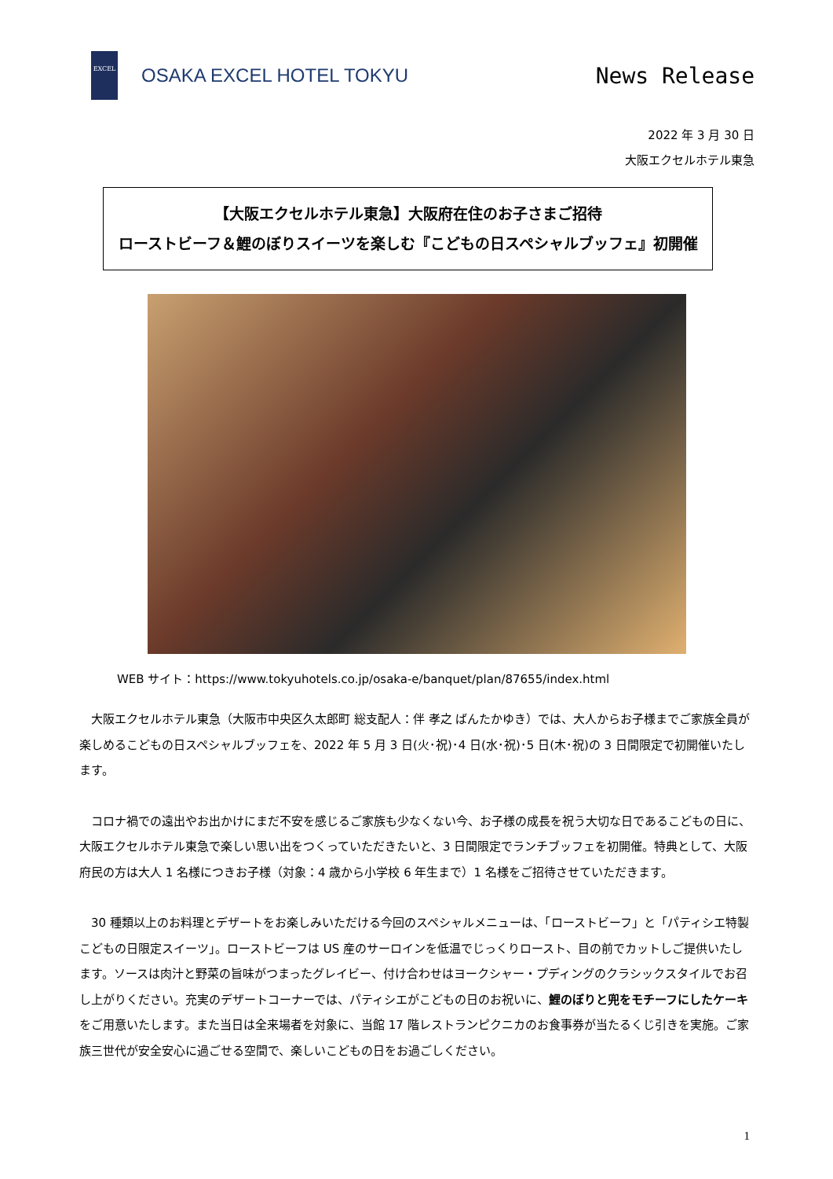EXCEL
OSAKA EXCEL HOTEL TOKYU
News Release
2022 年 3 月 30 日
大阪エクセルホテル東急
【大阪エクセルホテル東急】大阪府在住のお子さまご招待
ローストビーフ＆鯉のぼりスイーツを楽しむ『こどもの日スペシャルブッフェ』初開催
WEB サイト：https://www.tokyuhotels.co.jp/osaka-e/banquet/plan/87655/index.html
　大阪エクセルホテル東急（大阪市中央区久太郎町 総支配人：伴 孝之 ばんたかゆき）では、大人からお子様までご家族全員が楽しめるこどもの日スペシャルブッフェを、2022 年 5 月 3 日(火･祝)･4 日(水･祝)･5 日(木･祝)の 3 日間限定で初開催いたします。
　コロナ禍での遠出やお出かけにまだ不安を感じるご家族も少なくない今、お子様の成長を祝う大切な日であるこどもの日に、大阪エクセルホテル東急で楽しい思い出をつくっていただきたいと、3 日間限定でランチブッフェを初開催。特典として、大阪府民の方は大人 1 名様につきお子様（対象：4 歳から小学校 6 年生まで）1 名様をご招待させていただきます。
　30 種類以上のお料理とデザートをお楽しみいただける今回のスペシャルメニューは、「ローストビーフ」と「パティシエ特製こどもの日限定スイーツ」。ローストビーフは US 産のサーロインを低温でじっくりロースト、目の前でカットしご提供いたします。ソースは肉汁と野菜の旨味がつまったグレイビー、付け合わせはヨークシャー・プディングのクラシックスタイルでお召し上がりください。充実のデザートコーナーでは、パティシエがこどもの日のお祝いに、鯉のぼりと兜をモチーフにしたケーキをご用意いたします。また当日は全来場者を対象に、当館 17 階レストランピクニカのお食事券が当たるくじ引きを実施。ご家族三世代が安全安心に過ごせる空間で、楽しいこどもの日をお過ごしください。
1